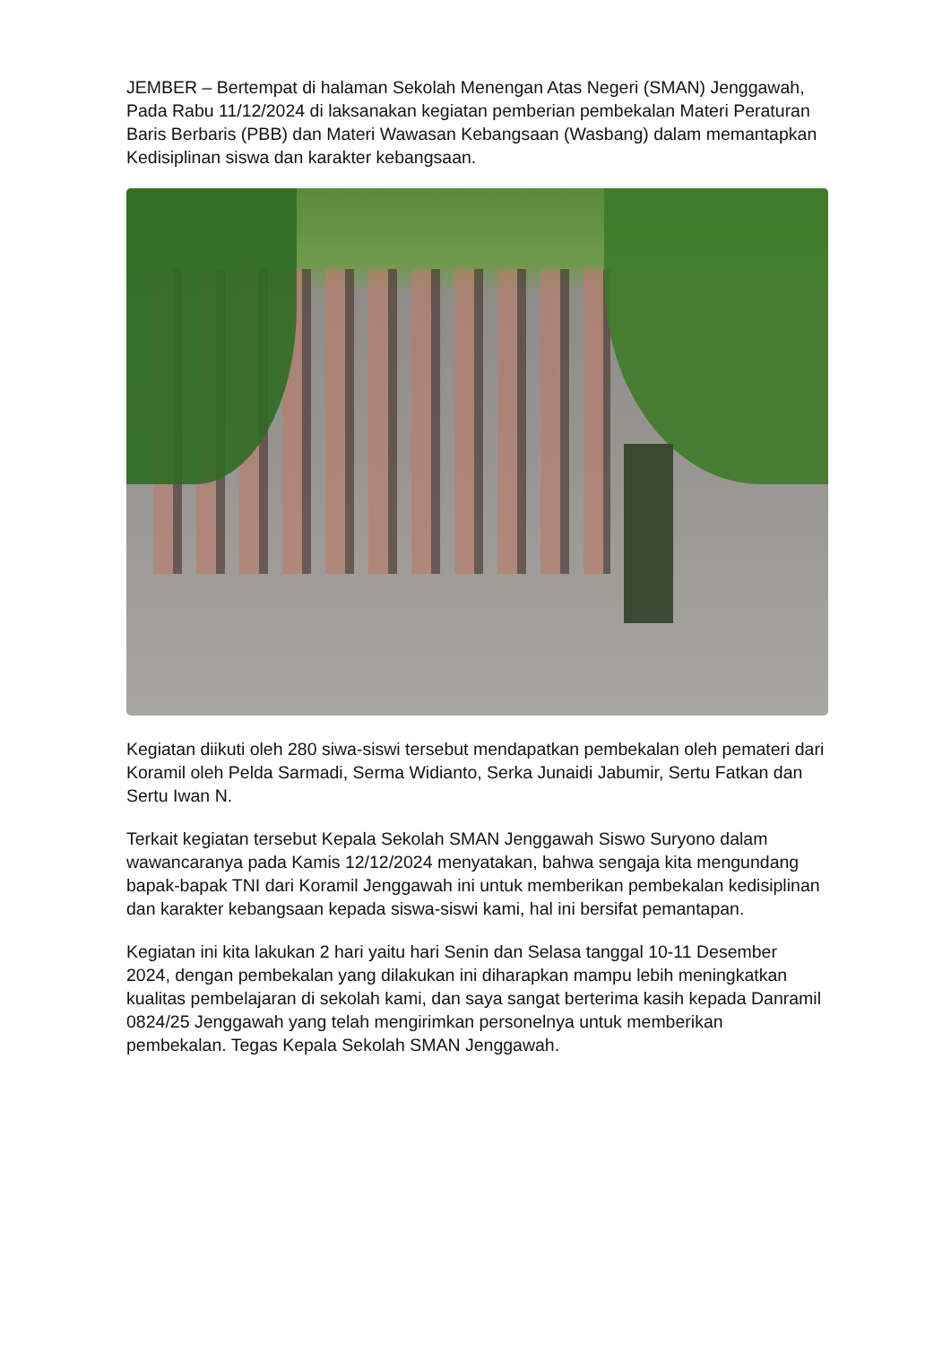JEMBER – Bertempat di halaman Sekolah Menengan Atas Negeri (SMAN) Jenggawah, Pada Rabu 11/12/2024 di laksanakan kegiatan pemberian pembekalan Materi Peraturan Baris Berbaris (PBB) dan Materi Wawasan Kebangsaan (Wasbang) dalam memantapkan Kedisiplinan siswa dan karakter kebangsaan.
Kegiatan diikuti oleh 280 siwa-siswi tersebut mendapatkan pembekalan oleh pemateri dari Koramil oleh Pelda Sarmadi, Serma Widianto, Serka Junaidi Jabumir, Sertu Fatkan dan Sertu Iwan N.
Terkait kegiatan tersebut Kepala Sekolah SMAN Jenggawah Siswo Suryono dalam wawancaranya pada Kamis 12/12/2024 menyatakan, bahwa sengaja kita mengundang bapak-bapak TNI dari Koramil Jenggawah ini untuk memberikan pembekalan kedisiplinan dan karakter kebangsaan kepada siswa-siswi kami, hal ini bersifat pemantapan.
Kegiatan ini kita lakukan 2 hari yaitu hari Senin dan Selasa tanggal 10-11 Desember 2024, dengan pembekalan yang dilakukan ini diharapkan mampu lebih meningkatkan kualitas pembelajaran di sekolah kami, dan saya sangat berterima kasih kepada Danramil 0824/25 Jenggawah yang telah mengirimkan personelnya untuk memberikan pembekalan. Tegas Kepala Sekolah SMAN Jenggawah.